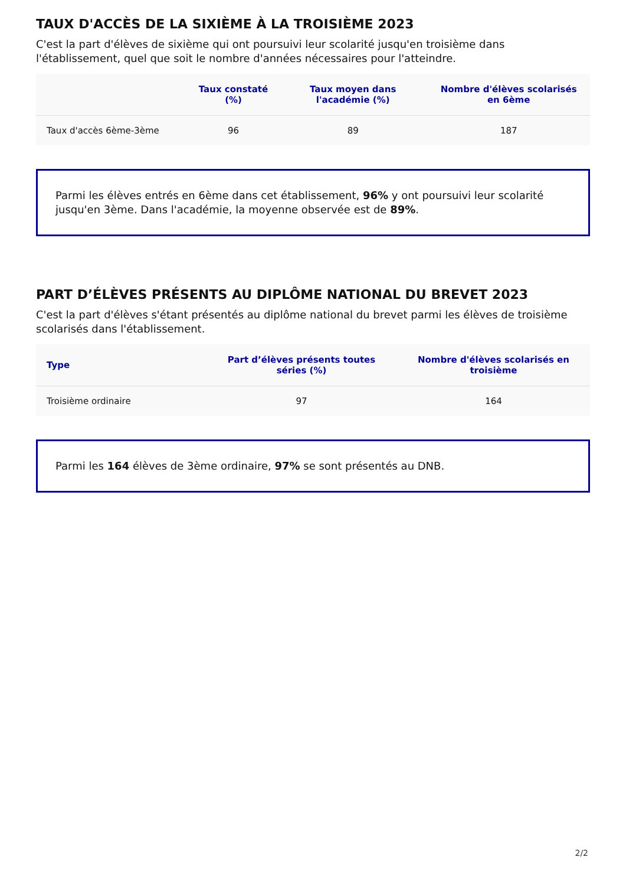TAUX D'ACCÈS DE LA SIXIÈME À LA TROISIÈME 2023
C'est la part d'élèves de sixième qui ont poursuivi leur scolarité jusqu'en troisième dans l'établissement, quel que soit le nombre d'années nécessaires pour l'atteindre.
| | Taux constaté (%) | Taux moyen dans l'académie (%) | Nombre d'élèves scolarisés en 6ème |
| --- | --- | --- | --- |
| Taux d'accès 6ème-3ème | 96 | 89 | 187 |
Parmi les élèves entrés en 6ème dans cet établissement, 96% y ont poursuivi leur scolarité jusqu'en 3ème. Dans l'académie, la moyenne observée est de 89%.
PART D’ÉLÈVES PRÉSENTS AU DIPLÔME NATIONAL DU BREVET 2023
C'est la part d'élèves s'étant présentés au diplôme national du brevet parmi les élèves de troisième scolarisés dans l'établissement.
| Type | Part d’élèves présents toutes séries (%) | Nombre d'élèves scolarisés en troisième |
| --- | --- | --- |
| Troisième ordinaire | 97 | 164 |
Parmi les 164 élèves de 3ème ordinaire, 97% se sont présentés au DNB.
2/2